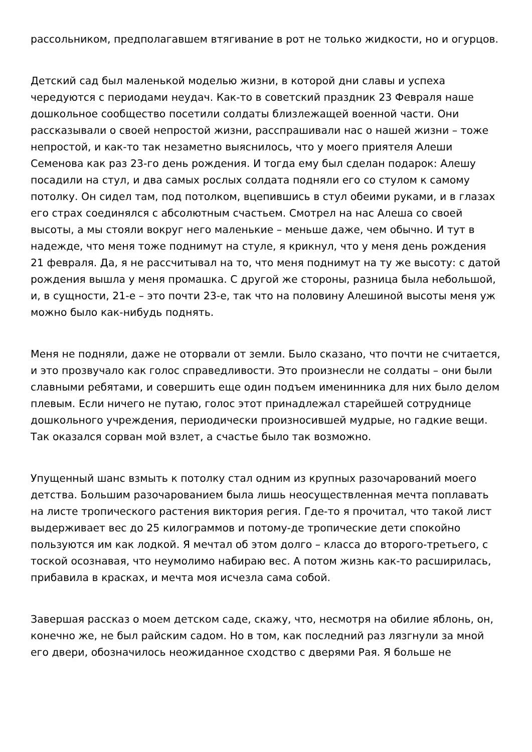рассольником, предполагавшем втягивание в рот не только жидкости, но и огурцов.
Детский сад был маленькой моделью жизни, в которой дни славы и успеха чередуются с периодами неудач. Как-то в советский праздник 23 Февраля наше дошкольное сообщество посетили солдаты близлежащей военной части. Они рассказывали о своей непростой жизни, расспрашивали нас о нашей жизни – тоже непростой, и как-то так незаметно выяснилось, что у моего приятеля Алеши Семенова как раз 23-го день рождения. И тогда ему был сделан подарок: Алешу посадили на стул, и два самых рослых солдата подняли его со стулом к самому потолку. Он сидел там, под потолком, вцепившись в стул обеими руками, и в глазах его страх соединялся с абсолютным счастьем. Смотрел на нас Алеша со своей высоты, а мы стояли вокруг него маленькие – меньше даже, чем обычно. И тут в надежде, что меня тоже поднимут на стуле, я крикнул, что у меня день рождения 21 февраля. Да, я не рассчитывал на то, что меня поднимут на ту же высоту: с датой рождения вышла у меня промашка. С другой же стороны, разница была небольшой, и, в сущности, 21-е – это почти 23-е, так что на половину Алешиной высоты меня уж можно было как-нибудь поднять.
Меня не подняли, даже не оторвали от земли. Было сказано, что почти не считается, и это прозвучало как голос справедливости. Это произнесли не солдаты – они были славными ребятами, и совершить еще один подъем именинника для них было делом плевым. Если ничего не путаю, голос этот принадлежал старейшей сотруднице дошкольного учреждения, периодически произносившей мудрые, но гадкие вещи. Так оказался сорван мой взлет, а счастье было так возможно.
Упущенный шанс взмыть к потолку стал одним из крупных разочарований моего детства. Большим разочарованием была лишь неосуществленная мечта поплавать на листе тропического растения виктория регия. Где-то я прочитал, что такой лист выдерживает вес до 25 килограммов и потому-де тропические дети спокойно пользуются им как лодкой. Я мечтал об этом долго – класса до второго-третьего, с тоской осознавая, что неумолимо набираю вес. А потом жизнь как-то расширилась, прибавила в красках, и мечта моя исчезла сама собой.
Завершая рассказ о моем детском саде, скажу, что, несмотря на обилие яблонь, он, конечно же, не был райским садом. Но в том, как последний раз лязгнули за мной его двери, обозначилось неожиданное сходство с дверями Рая. Я больше не